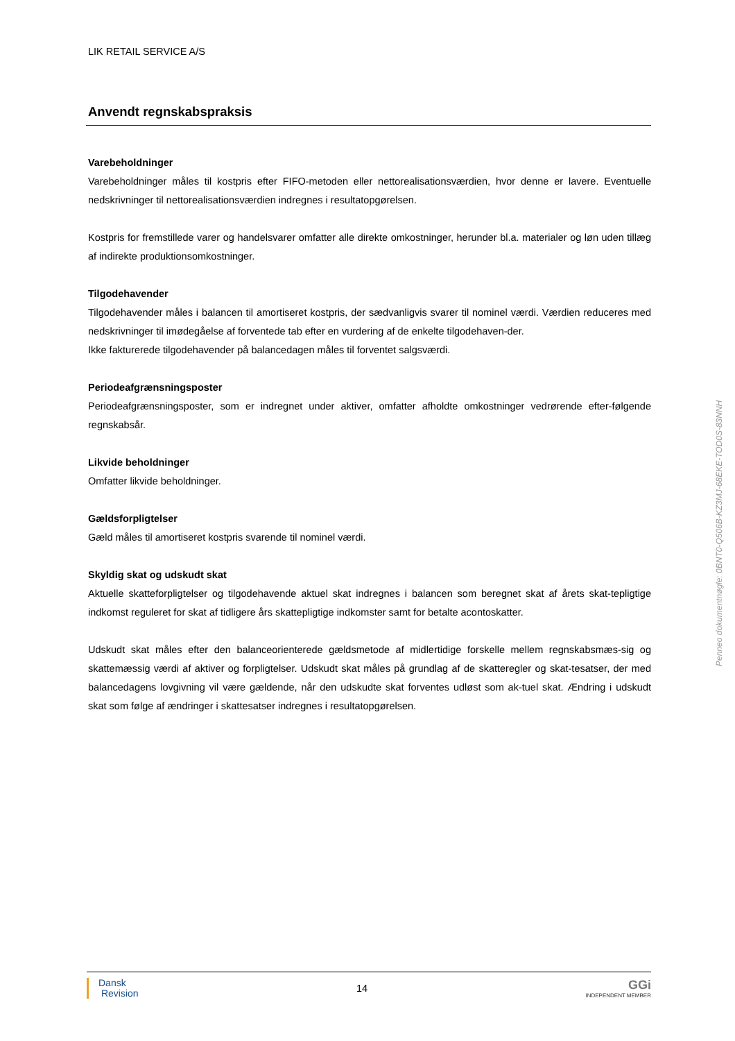LIK RETAIL SERVICE A/S
Anvendt regnskabspraksis
Varebeholdninger
Varebeholdninger måles til kostpris efter FIFO-metoden eller nettorealisationsværdien, hvor denne er lavere. Eventuelle nedskrivninger til nettorealisationsværdien indregnes i resultatopgørelsen.
Kostpris for fremstillede varer og handelsvarer omfatter alle direkte omkostninger, herunder bl.a. materialer og løn uden tillæg af indirekte produktionsomkostninger.
Tilgodehavender
Tilgodehavender måles i balancen til amortiseret kostpris, der sædvanligvis svarer til nominel værdi. Værdien reduceres med nedskrivninger til imødegåelse af forventede tab efter en vurdering af de enkelte tilgodehaven-der.
Ikke fakturerede tilgodehavender på balancedagen måles til forventet salgsværdi.
Periodeafgrænsningsposter
Periodeafgrænsningsposter, som er indregnet under aktiver, omfatter afholdte omkostninger vedrørende efter-følgende regnskabsår.
Likvide beholdninger
Omfatter likvide beholdninger.
Gældsforpligtelser
Gæld måles til amortiseret kostpris svarende til nominel værdi.
Skyldig skat og udskudt skat
Aktuelle skatteforpligtelser og tilgodehavende aktuel skat indregnes i balancen som beregnet skat af årets skat-tepligtige indkomst reguleret for skat af tidligere års skattepligtige indkomster samt for betalte acontoskatter.
Udskudt skat måles efter den balanceorienterede gældsmetode af midlertidige forskelle mellem regnskabsmæs-sig og skattemæssig værdi af aktiver og forpligtelser. Udskudt skat måles på grundlag af de skatteregler og skat-tesatser, der med balancedagens lovgivning vil være gældende, når den udskudte skat forventes udløst som ak-tuel skat. Ændring i udskudt skat som følge af ændringer i skattesatser indregnes i resultatopgørelsen.
Penneo dokumentnøgle: 0BNT0-Q506B-KZ3MJ-68EKE-TOD0S-83NNH
Dansk
Revision
14
GGi
INDEPENDENT MEMBER